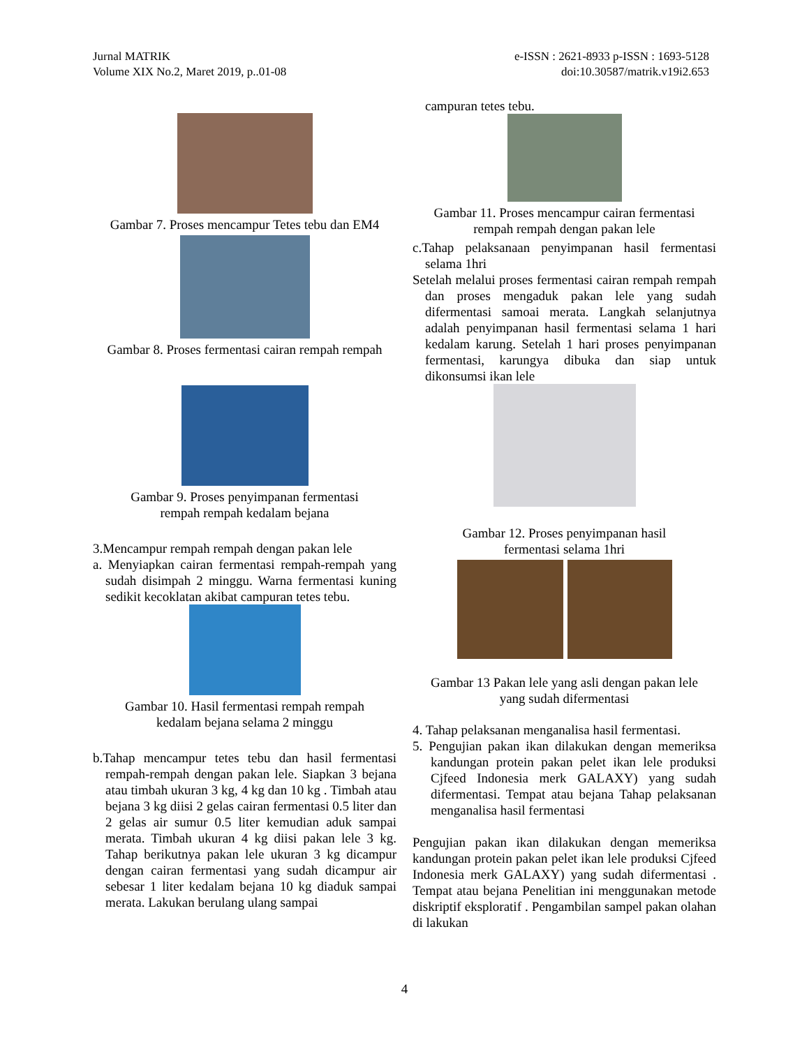Jurnal MATRIK
Volume XIX No.2, Maret 2019, p..01-08
e-ISSN : 2621-8933 p-ISSN : 1693-5128
doi:10.30587/matrik.v19i2.653
Gambar 7. Proses mencampur Tetes tebu dan EM4
Gambar 8. Proses fermentasi cairan rempah rempah
Gambar 9. Proses penyimpanan fermentasi
rempah rempah kedalam bejana
3.Mencampur rempah rempah dengan pakan lele
a. Menyiapkan cairan fermentasi rempah-rempah yang sudah disimpah 2 minggu. Warna fermentasi kuning sedikit kecoklatan akibat campuran tetes tebu.
Gambar 10. Hasil fermentasi rempah rempah
kedalam bejana selama 2 minggu
b.Tahap mencampur tetes tebu dan hasil fermentasi rempah-rempah dengan pakan lele. Siapkan 3 bejana atau timbah ukuran 3 kg, 4 kg dan 10 kg . Timbah atau bejana 3 kg diisi 2 gelas cairan fermentasi 0.5 liter dan 2 gelas air sumur 0.5 liter kemudian aduk sampai merata. Timbah ukuran 4 kg diisi pakan lele 3 kg. Tahap berikutnya pakan lele ukuran 3 kg dicampur dengan cairan fermentasi yang sudah dicampur air sebesar 1 liter kedalam bejana 10 kg diaduk sampai merata. Lakukan berulang ulang sampai
campuran tetes tebu.
Gambar 11. Proses mencampur cairan fermentasi
rempah rempah dengan pakan lele
c.Tahap pelaksanaan penyimpanan hasil fermentasi selama 1hri
Setelah melalui proses fermentasi cairan rempah rempah dan proses mengaduk pakan lele yang sudah difermentasi samoai merata. Langkah selanjutnya adalah penyimpanan hasil fermentasi selama 1 hari kedalam karung. Setelah 1 hari proses penyimpanan fermentasi, karungya dibuka dan siap untuk dikonsumsi ikan lele
Gambar 12. Proses penyimpanan hasil
fermentasi selama 1hri
Gambar 13 Pakan lele yang asli dengan pakan lele
yang sudah difermentasi
4. Tahap pelaksanan menganalisa hasil fermentasi.
5. Pengujian pakan ikan dilakukan dengan memeriksa kandungan protein pakan pelet ikan lele produksi Cjfeed Indonesia merk GALAXY) yang sudah difermentasi. Tempat atau bejana Tahap pelaksanan menganalisa hasil fermentasi
Pengujian pakan ikan dilakukan dengan memeriksa kandungan protein pakan pelet ikan lele produksi Cjfeed Indonesia merk GALAXY) yang sudah difermentasi . Tempat atau bejana Penelitian ini menggunakan metode diskriptif eksploratif . Pengambilan sampel pakan olahan di lakukan
4